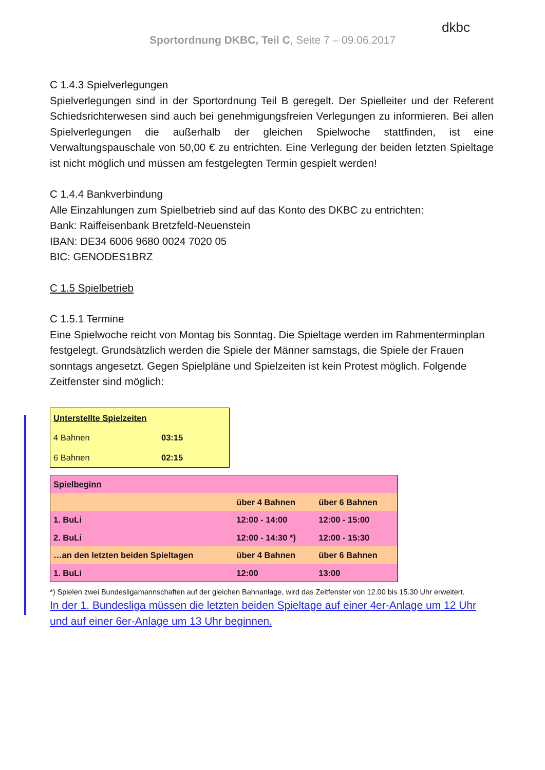Sportordnung DKBC, Teil C, Seite 7 – 09.06.2017
dkbc
C 1.4.3 Spielverlegungen
Spielverlegungen sind in der Sportordnung Teil B geregelt. Der Spielleiter und der Referent Schiedsrichterwesen sind auch bei genehmigungsfreien Verlegungen zu informieren. Bei allen Spielverlegungen die außerhalb der gleichen Spielwoche stattfinden, ist eine Verwaltungspauschale von 50,00 € zu entrichten. Eine Verlegung der beiden letzten Spieltage ist nicht möglich und müssen am festgelegten Termin gespielt werden!
C 1.4.4 Bankverbindung
Alle Einzahlungen zum Spielbetrieb sind auf das Konto des DKBC zu entrichten:
Bank: Raiffeisenbank Bretzfeld-Neuenstein
IBAN: DE34 6006 9680 0024 7020 05
BIC: GENODES1BRZ
C 1.5 Spielbetrieb
C 1.5.1 Termine
Eine Spielwoche reicht von Montag bis Sonntag. Die Spieltage werden im Rahmenterminplan festgelegt. Grundsätzlich werden die Spiele der Männer samstags, die Spiele der Frauen sonntags angesetzt. Gegen Spielpläne und Spielzeiten ist kein Protest möglich. Folgende Zeitfenster sind möglich:
| Unterstellte Spielzeiten | |
| 4 Bahnen | 03:15 |
| 6 Bahnen | 02:15 |
| Spielbeginn | | |
| | über 4 Bahnen | über 6 Bahnen |
| 1. BuLi | 12:00 - 14:00 | 12:00 - 15:00 |
| 2. BuLi | 12:00 - 14:30 *) | 12:00 - 15:30 |
| …an den letzten beiden Spieltagen | über 4 Bahnen | über 6 Bahnen |
| 1. BuLi | 12:00 | 13:00 |
*) Spielen zwei Bundesligamannschaften auf der gleichen Bahnanlage, wird das Zeitfenster von 12.00 bis 15.30 Uhr erweitert.
In der 1. Bundesliga müssen die letzten beiden Spieltage auf einer 4er-Anlage um 12 Uhr und auf einer 6er-Anlage um 13 Uhr beginnen.